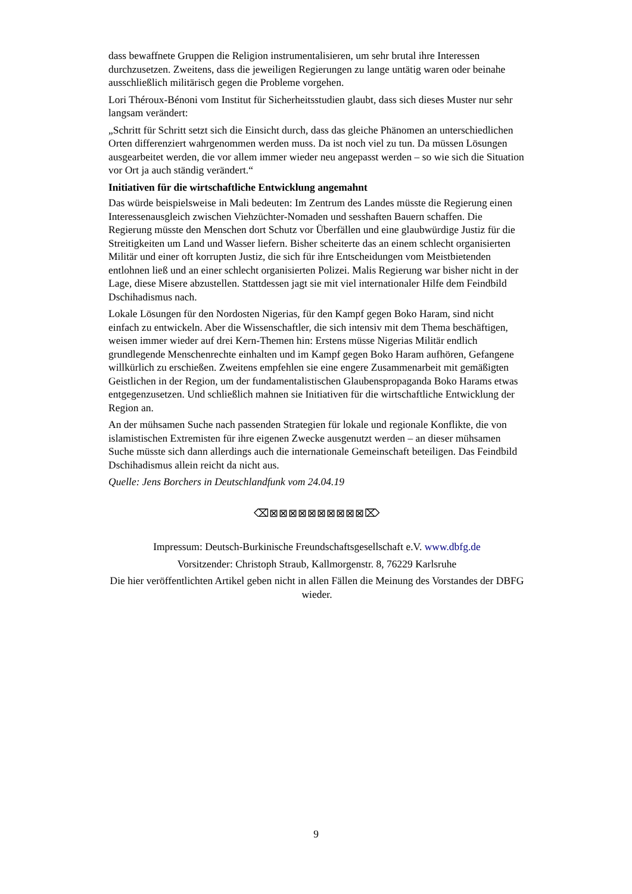dass bewaffnete Gruppen die Religion instrumentalisieren, um sehr brutal ihre Interessen durchzusetzen. Zweitens, dass die jeweiligen Regierungen zu lange untätig waren oder beinahe ausschließlich militärisch gegen die Probleme vorgehen.
Lori Théroux-Bénoni vom Institut für Sicherheitsstudien glaubt, dass sich dieses Muster nur sehr langsam verändert:
„Schritt für Schritt setzt sich die Einsicht durch, dass das gleiche Phänomen an unterschiedlichen Orten differenziert wahrgenommen werden muss. Da ist noch viel zu tun. Da müssen Lösungen ausgearbeitet werden, die vor allem immer wieder neu angepasst werden – so wie sich die Situation vor Ort ja auch ständig verändert.“
Initiativen für die wirtschaftliche Entwicklung angemahnt
Das würde beispielsweise in Mali bedeuten: Im Zentrum des Landes müsste die Regierung einen Interessenausgleich zwischen Viehzüchter-Nomaden und sesshaften Bauern schaffen. Die Regierung müsste den Menschen dort Schutz vor Überfällen und eine glaubwürdige Justiz für die Streitigkeiten um Land und Wasser liefern. Bisher scheiterte das an einem schlecht organisierten Militär und einer oft korrupten Justiz, die sich für ihre Entscheidungen vom Meistbietenden entlohnen ließ und an einer schlecht organisierten Polizei. Malis Regierung war bisher nicht in der Lage, diese Misere abzustellen. Stattdessen jagt sie mit viel internationaler Hilfe dem Feindbild Dschihadismus nach.
Lokale Lösungen für den Nordosten Nigerias, für den Kampf gegen Boko Haram, sind nicht einfach zu entwickeln. Aber die Wissenschaftler, die sich intensiv mit dem Thema beschäftigen, weisen immer wieder auf drei Kern-Themen hin: Erstens müsse Nigerias Militär endlich grundlegende Menschenrechte einhalten und im Kampf gegen Boko Haram aufhören, Gefangene willkürlich zu erschießen. Zweitens empfehlen sie eine engere Zusammenarbeit mit gemäßigten Geistlichen in der Region, um der fundamentalistischen Glaubenspropaganda Boko Harams etwas entgegenzusetzen. Und schließlich mahnen sie Initiativen für die wirtschaftliche Entwicklung der Region an.
An der mühsamen Suche nach passenden Strategien für lokale und regionale Konflikte, die von islamistischen Extremisten für ihre eigenen Zwecke ausgenutzt werden – an dieser mühsamen Suche müsste sich dann allerdings auch die internationale Gemeinschaft beteiligen. Das Feindbild Dschihadismus allein reicht da nicht aus.
Quelle: Jens Borchers in Deutschlandfunk vom 24.04.19
⌫⊠⊠⊠⊠⊠⊠⊠⊠⊠⊠⌦
Impressum: Deutsch-Burkinische Freundschaftsgesellschaft e.V. www.dbfg.de
Vorsitzender: Christoph Straub, Kallmorgenstr. 8, 76229 Karlsruhe
Die hier veröffentlichten Artikel geben nicht in allen Fällen die Meinung des Vorstandes der DBFG wieder.
9